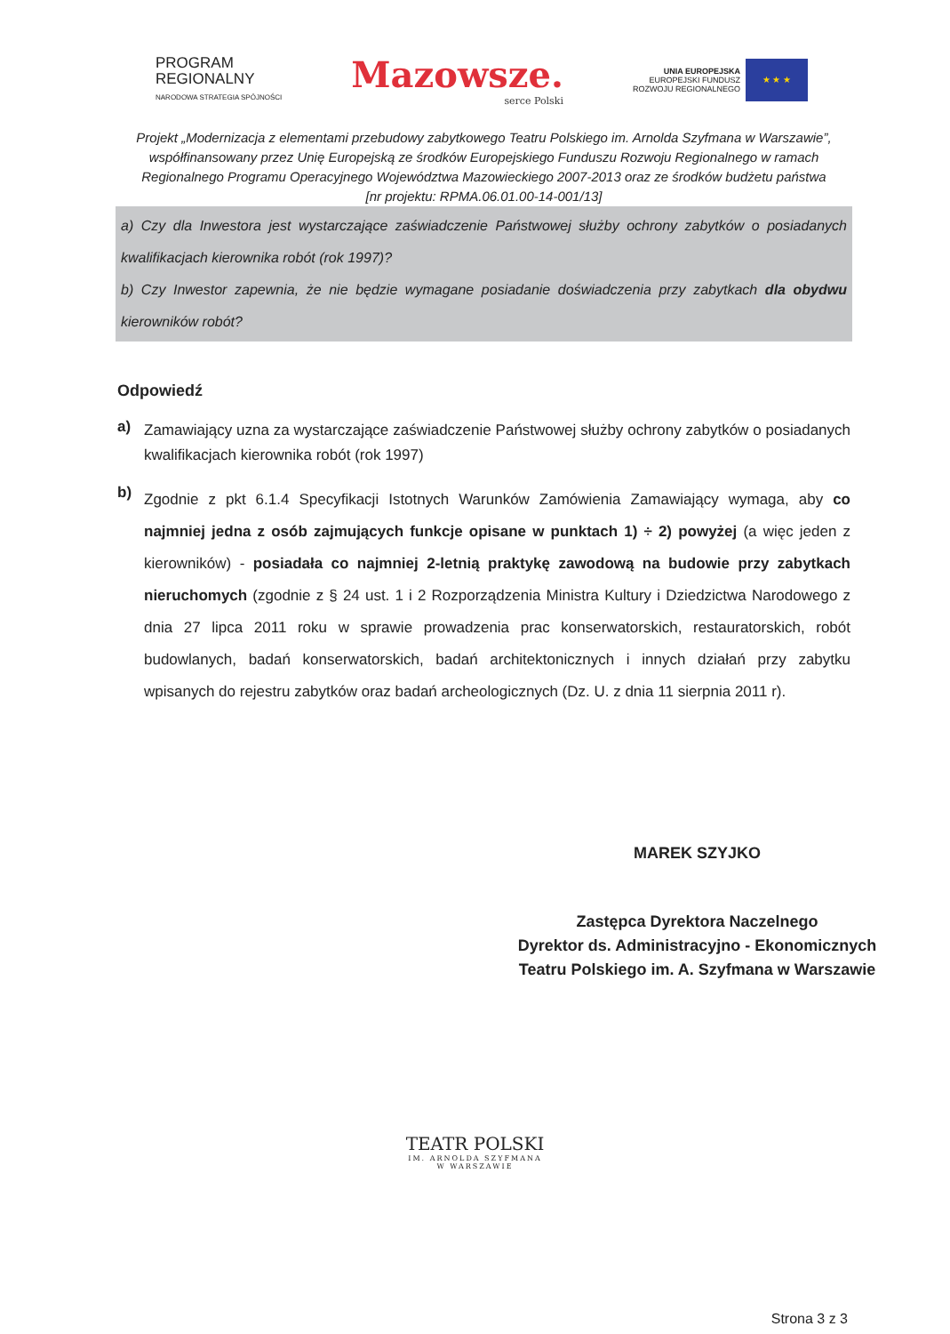PROGRAM
REGIONALNY
NARODOWA STRATEGIA SPÓJNOŚCI
Mazowsze.
serce Polski
UNIA EUROPEJSKA
EUROPEJSKI FUNDUSZ
ROZWOJU REGIONALNEGO
★ ★ ★
Projekt „Modernizacja z elementami przebudowy zabytkowego Teatru Polskiego im. Arnolda Szyfmana w Warszawie”, współfinansowany przez Unię Europejską ze środków Europejskiego Funduszu Rozwoju Regionalnego w ramach Regionalnego Programu Operacyjnego Województwa Mazowieckiego 2007-2013 oraz ze środków budżetu państwa [nr projektu: RPMA.06.01.00-14-001/13]
a) Czy dla Inwestora jest wystarczające zaświadczenie Państwowej służby ochrony zabytków o posiadanych kwalifikacjach kierownika robót (rok 1997)?
b) Czy Inwestor zapewnia, że nie będzie wymagane posiadanie doświadczenia przy zabytkach dla obydwu kierowników robót?
Odpowiedź
a)
Zamawiający uzna za wystarczające zaświadczenie Państwowej służby ochrony zabytków o posiadanych kwalifikacjach kierownika robót (rok 1997)
b)
Zgodnie z pkt 6.1.4 Specyfikacji Istotnych Warunków Zamówienia Zamawiający wymaga, aby co najmniej jedna z osób zajmujących funkcje opisane w punktach 1) ÷ 2) powyżej (a więc jeden z kierowników) - posiadała co najmniej 2-letnią praktykę zawodową na budowie przy zabytkach nieruchomych (zgodnie z § 24 ust. 1 i 2 Rozporządzenia Ministra Kultury i Dziedzictwa Narodowego z dnia 27 lipca 2011 roku w sprawie prowadzenia prac konserwatorskich, restauratorskich, robót budowlanych, badań konserwatorskich, badań architektonicznych i innych działań przy zabytku wpisanych do rejestru zabytków oraz badań archeologicznych (Dz. U. z dnia 11 sierpnia 2011 r).
MAREK SZYJKO
Zastępca Dyrektora Naczelnego
Dyrektor ds. Administracyjno - Ekonomicznych
Teatru Polskiego im. A. Szyfmana w Warszawie
TEATR POLSKI
IM. ARNOLDA SZYFMANA
W WARSZAWIE
Strona 3 z 3